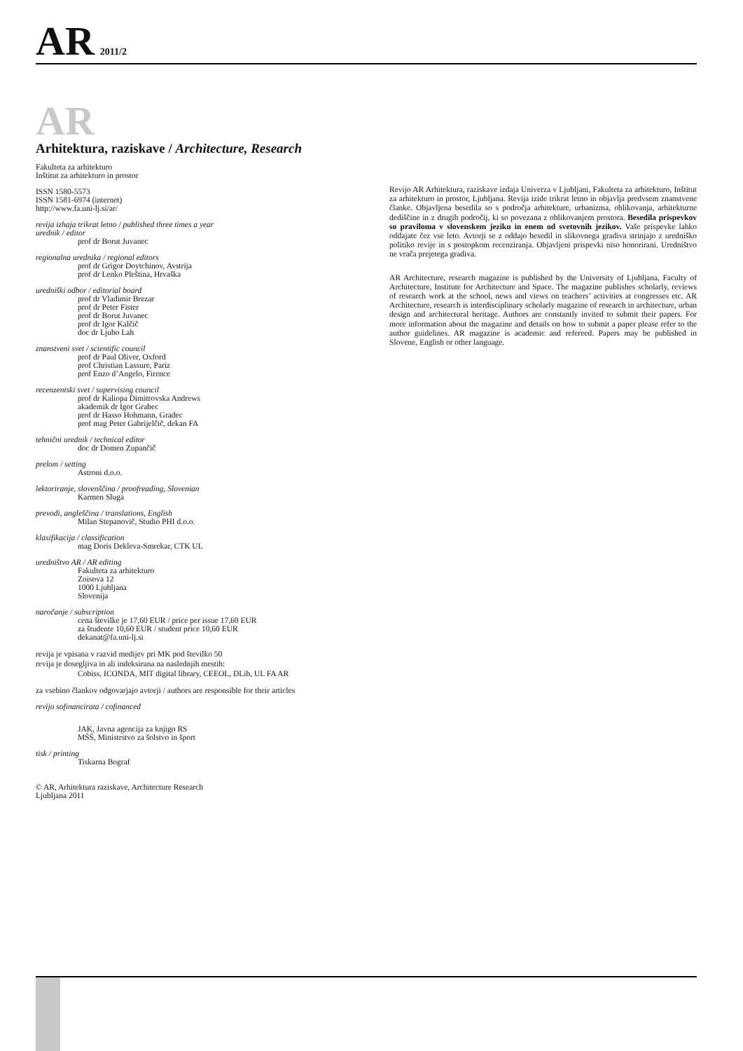AR 2011/2
AR
Arhitektura, raziskave / Architecture, Research
Fakulteta za arhitekturo
Inštitut za arhitekturo in prostor
ISSN 1580-5573
ISSN 1581-6974 (internet)
http://www.fa.uni-lj.si/ar/
revija izhaja trikrat letno / published three times a year
urednik / editor
prof dr Borut Juvanec
regionalna urednika / regional editors
prof dr Grigor Doytchinov, Avstrija
prof dr Lenko Pleština, Hrvaška
uredniški odbor / editorial board
prof dr Vladimir Brezar
prof dr Peter Fister
prof dr Borut Juvanec
prof dr Igor Kalčič
doc dr Ljubo Lah
znanstveni svet / scientific council
prof dr Paul Oliver, Oxford
prof Christian Lassure, Pariz
prof Enzo d’Angelo, Firence
recenzentski svet / supervising council
prof dr Kaliopa Dimitrovska Andrews
akademik dr Igor Grabec
prof dr Hasso Hohmann, Gradec
prof mag Peter Gabrijelčič, dekan FA
tehnični urednik / technical editor
doc dr Domen Zupančič
prelom / setting
Astroni d.o.o.
lektoriranje, slovenščina / proofreading, Slovenian
Karmen Sluga
prevodi, angleščina / translations, English
Milan Stepanovič, Studio PHI d.o.o.
klasifikacija / classification
mag Doris Dekleva-Smrekar, CTK UL
uredništvo AR / AR editing
Fakulteta za arhitekturo
Zoisova 12
1000 Ljubljana
Slovenija
naročanje / subscription
cena številke je 17,60 EUR / price per issue 17,60 EUR
za študente 10,60 EUR / student price 10,60 EUR
dekanat@fa.uni-lj.si
revija je vpisana v razvid medijev pri MK pod številko 50
revija je dosegljiva in ali indeksirana na naslednjih mestih:
Cobiss, ICONDA, MIT digital library, CEEOL, DLib, UL FA AR
za vsebino člankov odgovarjajo avtorji / authors are responsible for their articles
revijo sofinancirata / cofinanced
JAK, Javna agencija za knjigo RS
MŠŠ, Ministrstvo za šolstvo in šport
tisk / printing
Tiskarna Bograf
© AR, Arhitektura raziskave, Architecture Research
Ljubljana 2011
Revijo AR Arhitektura, raziskave izdaja Univerza v Ljubljani, Fakulteta za arhitekturo, Inštitut za arhitekturo in prostor, Ljubljana. Revija izide trikrat letno in objavlja predvsem znanstvene članke. Objavljena besedila so s področja arhitekture, urbanizma, oblikovanja, arhitekturne dediščine in z drugih področij, ki so povezana z oblikovanjem prostora. Besedila prispevkov so praviloma v slovenskem jeziku in enem od svetovnih jezikov. Vaše prispevke lahko oddajate čez vse leto. Avtorji se z oddajo besedil in slikovnega gradiva strinjajo z uredniško politiko revije in s postopkom recenziranja. Objavljeni prispevki niso honorirani. Uredništvo ne vrača prejetega gradiva.
AR Architecture, research magazine is published by the University of Ljubljana, Faculty of Architecture, Institute for Architecture and Space. The magazine publishes scholarly, reviews of research work at the school, news and views on teachers’ activities at congresses etc. AR Architecture, research is interdisciplinary scholarly magazine of research in architecture, urban design and architectural heritage. Authors are constantly invited to submit their papers. For more information about the magazine and details on how to submit a paper please refer to the author guidelines. AR magazine is academic and refereed. Papers may be published in Slovene, English or other language.